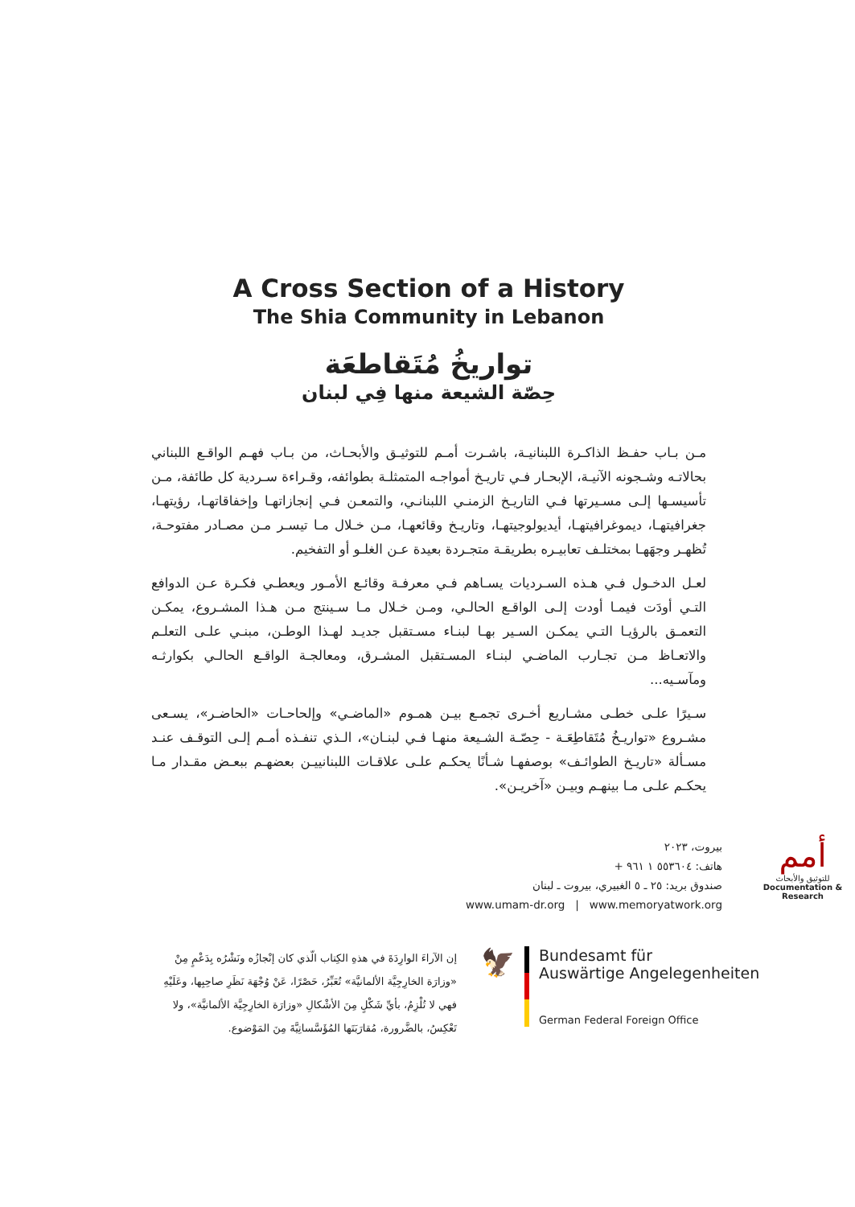A Cross Section of a History
The Shia Community in Lebanon
تواريخُ مُتَقاطعَة
حِصّة الشيعة منها فِي لبنان
مـن بـاب حفـظ الذاكـرة اللبنانيـة، باشـرت أمـم للتوثيـق والأبحـاث، من بـاب فهـم الواقـع اللبناني بحالاتـه وشـجونه الآنيـة، الإبحـار فـي تاريـخ أمواجـه المتمثلـة بطوائفه، وقـراءة سـردية كل طائفة، مـن تأسيسـها إلـى مسـيرتها فـي التاريـخ الزمنـي اللبنانـي، والتمعـن فـي إنجازاتهـا وإخفاقاتهـا، رؤيتهـا، جغرافيتهـا، ديموغرافيتهـا، أيديولوجيتهـا، وتاريـخ وقائعهـا، مـن خـلال مـا تيسـر مـن مصـادر مفتوحـة، تُظهـر وجهَهـا بمختلـف تعابيـره بطريقـة متجـردة بعيدة عـن الغلـو أو التفخيم.
لعـل الدخـول فـي هـذه السـرديات يسـاهم فـي معرفـة وقائـع الأمـور ويعطـي فكـرة عـن الدوافع التـي أودَت فيمـا أودت إلـى الواقـع الحالـي، ومـن خـلال مـا سـينتج مـن هـذا المشـروع، يمكـن التعمـق بالرؤيـا التـي يمكـن السـير بهـا لبنـاء مسـتقبل جديـد لهـذا الوطـن، مبنـي علـى التعلـم والاتعـاظ مـن تجـارب الماضـي لبنـاء المسـتقبل المشـرق، ومعالجـة الواقـع الحالـي بكوارثـه ومآسـيه...
سـيرًا علـى خطـى مشـاريع أخـرى تجمـع بيـن همـوم «الماضـي» وإلحاحـات «الحاضـر»، يسـعى مشـروع «تواريـخُ مُتَقاطِعَـة - حِصّـة الشـيعة منهـا فـي لبنـان»، الـذي تنفـذه أمـم إلـى التوقـف عنـد مسـألة «تاريـخ الطوائـف» بوصفهـا شـأنًا يحكـم علـى علاقـات اللبنانييـن بعضهـم ببعـض مقـدار مـا يحكـم علـى مـا بينهـم وبيـن «آخريـن».
بيروت، ٢٠٢٣
هاتف: ٥٥٣٦٠٤ ١ ٩٦١ +
صندوق بريد: ٢٥ ـ ٥ الغبيري، بيروت ـ لبنان
www.umam-dr.org | www.memoryatwork.org
أمم
للتوثيق والأبحاث
Documentation & Research
إن الآراءَ الوارِدَةَ في هذهِ الكِتاب الّذي كان إنْجازُه ونَشْرُه بِدَعْمٍ مِنْ «وزارَة الخارِجِيَّة الألمانيَّة» تُعَبِّرُ، حَصْرًا، عَنْ وُجْهَة نَظَرِ صاحِبِها، وعَلَيْهِ فهي لا تُلْزِمُ، بأيِّ شَكْلٍ مِنَ الأشْكالِ «وزارَة الخارِجِيَّة الألمانيَّة»، ولا تَعْكِسُ، بالضَّرورة، مُقارَبَتَها المُؤَسَّساتِيَّةَ مِنَ المَوْضوع.
🦅
Bundesamt für
Auswärtige Angelegenheiten
German Federal Foreign Office